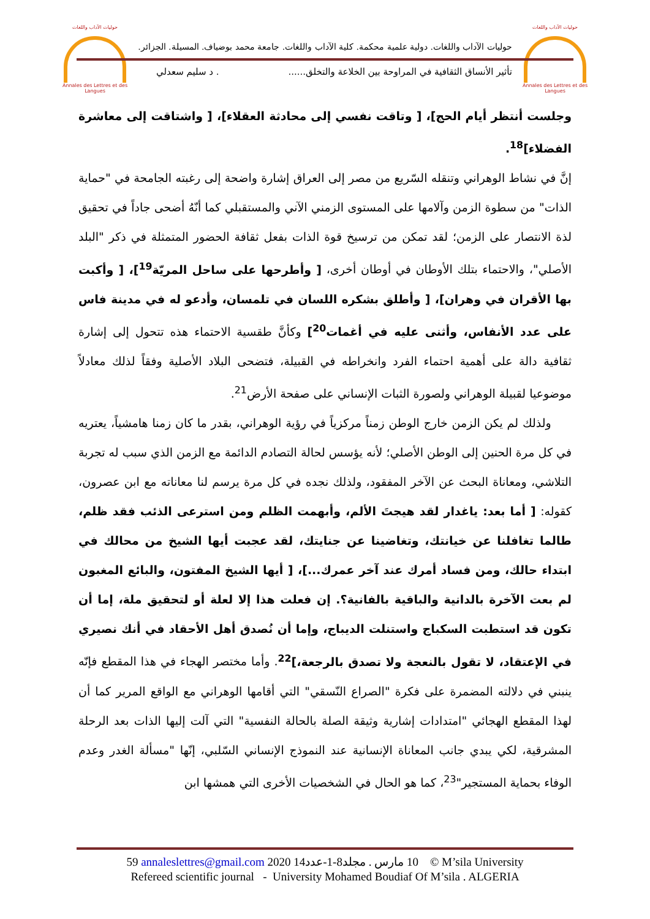حوليات الآداب واللغات
Annales des Lettres et des Langues
حوليات الآداب واللغات
Annales des Lettres et des Langues
حوليات الآداب واللغات. دولية علمية محكمة. كلية الآداب واللغات. جامعة محمد بوضياف. المسيلة. الجزائر.
تأثير الأنساق الثقافية في المراوحة بين الخلاعة والتخلق....... د سليم سعدلي
وجلست أنتظر أيام الحج]، [ وتاقت نفسي إلى محادثة العقلاء]، [ واشتاقت إلى معاشرة الفضلاء]<sup>18</sup>.
إنَّ في نشاط الوهراني وتنقله السّريع من مصر إلى العراق إشارة واضحة إلى رغبته الجامحة في "حماية الذات" من سطوة الزمن وآلامها على المستوى الزمني الآني والمستقبلي كما أنّهُ أضحى جاداً في تحقيق لذة الانتصار على الزمن؛ لقد تمكن من ترسيخ قوة الذات بفعل ثقافة الحضور المتمثلة في ذكر "البلد الأصلي"، والاحتماء بتلك الأوطان في أوطان أخرى، [ وأطرحها على ساحل المريّة<sup>19</sup>]، [ وأكبت بها الأقران في وهران]، [ وأطلق بشكره اللسان في تلمسان، وأدعو له في مدينة فاس على عدد الأنفاس، وأثنى عليه في أغمات<sup>20</sup>] وكأنَّ طقسية الاحتماء هذه تتحول إلى إشارة ثقافية دالة على أهمية احتماء الفرد وانخراطه في القبيلة، فتضحى البلاد الأصلية وفقاً لذلك معادلاً موضوعيا لقبيلة الوهراني ولصورة الثبات الإنساني على صفحة الأرض<sup>21</sup>.
ولذلك لم يكن الزمن خارج الوطن زمناً مركزياً في رؤية الوهراني، بقدر ما كان زمنا هامشياً، يعتريه في كل مرة الحنين إلى الوطن الأصلي؛ لأنه يؤسس لحالة التصادم الدائمة مع الزمن الذي سبب له تجربة التلاشي، ومعاناة البحث عن الآخر المفقود، ولذلك نجده في كل مرة يرسم لنا معاناته مع ابن عصرون، كقوله: [ أما بعد: ياغدار لقد هيجتَ الألم، وأبهمت الظلم ومن استرعى الذئب فقد ظلم، طالما تغافلنا عن خيانتك، وتغاضينا عن جنايتك، لقد عجبت أيها الشيخ من محالك في ابتداء حالك، ومن فساد أمرك عند آخر عمرك...]، [ أيها الشيخ المفتون، والبائع المغبون لم بعت الآخرة بالدانية والباقية بالفانية؟. إن فعلت هذا إلا لعلة أو لتحقيق ملة، إما أن تكون قد استطبت السكباج واستنلت الديباج، وإما أن نُصدق أهل الأحقاد في أنك نصيري في الإعتقاد، لا تقول بالنعجة ولا تصدق بالرجعة،]<sup>22</sup>. وأما مختصر الهجاء في هذا المقطع فإنّه ينبني في دلالته المضمرة على فكرة "الصراع النّسقي" التي أقامها الوهراني مع الواقع المرير كما أن لهذا المقطع الهجائي "امتدادات إشارية وثيقة الصلة بالحالة النفسية" التي آلت إليها الذات بعد الرحلة المشرقية، لكي يبدي جانب المعاناة الإنسانية عند النموذج الإنساني السّلبي، إنّها "مسألة الغدر وعدم الوفاء بحماية المستجير"<sup>23</sup>، كما هو الحال في الشخصيات الأخرى التي همشها ابن
59 annaleslettres@gmail.com 2020 10 مارس . مجلد8-1-عدد14 © M’sila University
Refereed scientific journal - University Mohamed Boudiaf Of M’sila . ALGERIA